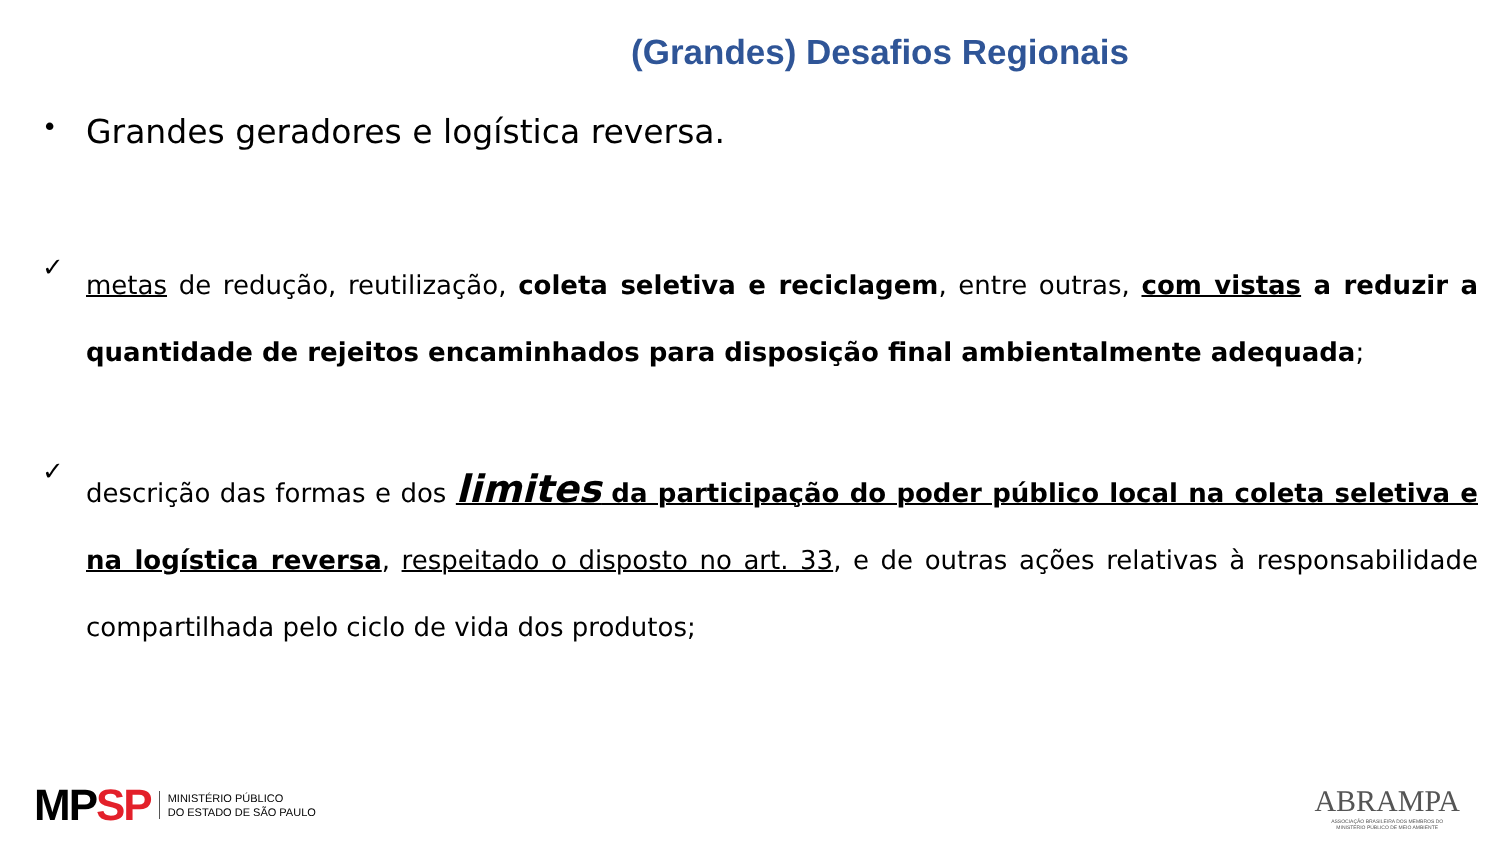(Grandes) Desafios Regionais
•
Grandes geradores e logística reversa.
✓
metas de redução, reutilização, coleta seletiva e reciclagem, entre outras, com vistas a reduzir a quantidade de rejeitos encaminhados para disposição final ambientalmente adequada;
✓
descrição das formas e dos limites da participação do poder público local na coleta seletiva e na logística reversa, respeitado o disposto no art. 33, e de outras ações relativas à responsabilidade compartilhada pelo ciclo de vida dos produtos;
MPSP MINISTÉRIO PÚBLICO
DO ESTADO DE SÃO PAULO
ABRAMPA
ASSOCIAÇÃO BRASILEIRA DOS MEMBROS DO
MINISTÉRIO PÚBLICO DE MEIO AMBIENTE